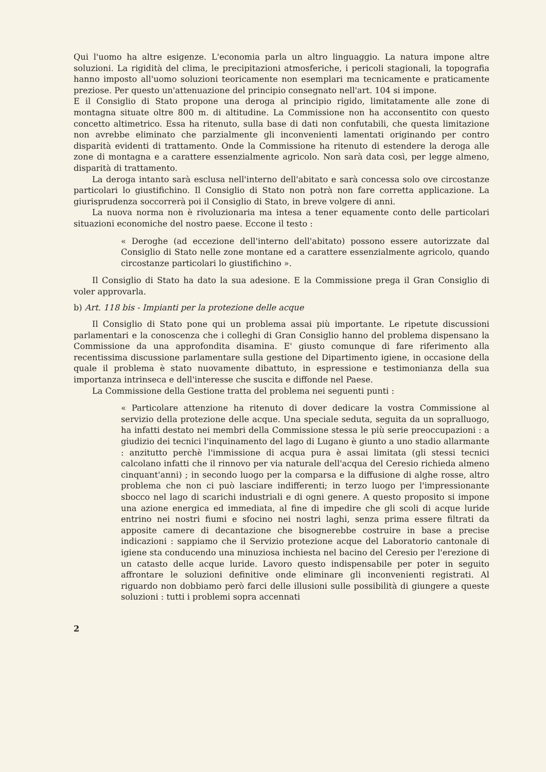Qui l'uomo ha altre esigenze. L'economia parla un altro linguaggio. La natura impone altre soluzioni. La rigidità del clima, le precipitazioni atmosferiche, i pericoli stagionali, la topografia hanno imposto all'uomo soluzioni teoricamente non esemplari ma tecnicamente e praticamente preziose. Per questo un'attenuazione del principio consegnato nell'art. 104 si impone.
E il Consiglio di Stato propone una deroga al principio rigido, limitatamente alle zone di montagna situate oltre 800 m. di altitudine. La Commissione non ha acconsentito con questo concetto altimetrico. Essa ha ritenuto, sulla base di dati non confutabili, che questa limitazione non avrebbe eliminato che parzialmente gli inconvenienti lamentati originando per contro disparità evidenti di trattamento. Onde la Commissione ha ritenuto di estendere la deroga alle zone di montagna e a carattere essenzialmente agricolo. Non sarà data così, per legge almeno, disparità di trattamento.
La deroga intanto sarà esclusa nell'interno dell'abitato e sarà concessa solo ove circostanze particolari lo giustifichino. Il Consiglio di Stato non potrà non fare corretta applicazione. La giurisprudenza soccorrerà poi il Consiglio di Stato, in breve volgere di anni.
La nuova norma non è rivoluzionaria ma intesa a tener equamente conto delle particolari situazioni economiche del nostro paese. Eccone il testo :
« Deroghe (ad eccezione dell'interno dell'abitato) possono essere autorizzate dal Consiglio di Stato nelle zone montane ed a carattere essenzialmente agricolo, quando circostanze particolari lo giustifichino ».
Il Consiglio di Stato ha dato la sua adesione. E la Commissione prega il Gran Consiglio di voler approvarla.
b) Art. 118 bis - Impianti per la protezione delle acque
Il Consiglio di Stato pone qui un problema assai più importante. Le ripetute discussioni parlamentari e la conoscenza che i colleghi di Gran Consiglio hanno del problema dispensano la Commissione da una approfondita disamina. E' giusto comunque di fare riferimento alla recentissima discussione parlamentare sulla gestione del Dipartimento igiene, in occasione della quale il problema è stato nuovamente dibattuto, in espressione e testimonianza della sua importanza intrinseca e dell'interesse che suscita e diffonde nel Paese.
La Commissione della Gestione tratta del problema nei seguenti punti :
« Particolare attenzione ha ritenuto di dover dedicare la vostra Commissione al servizio della protezione delle acque. Una speciale seduta, seguita da un sopralluogo, ha infatti destato nei membri della Commissione stessa le più serie preoccupazioni : a giudizio dei tecnici l'inquinamento del lago di Lugano è giunto a uno stadio allarmante : anzitutto perchè l'immissione di acqua pura è assai limitata (gli stessi tecnici calcolano infatti che il rinnovo per via naturale dell'acqua del Ceresio richieda almeno cinquant'anni) ; in secondo luogo per la comparsa e la diffusione di alghe rosse, altro problema che non ci può lasciare indifferenti; in terzo luogo per l'impressionante sbocco nel lago di scarichi industriali e di ogni genere. A questo proposito si impone una azione energica ed immediata, al fine di impedire che gli scoli di acque luride entrino nei nostri fiumi e sfocino nei nostri laghi, senza prima essere filtrati da apposite camere di decantazione che bisognerebbe costruire in base a precise indicazioni : sappiamo che il Servizio protezione acque del Laboratorio cantonale di igiene sta conducendo una minuziosa inchiesta nel bacino del Ceresio per l'erezione di un catasto delle acque luride. Lavoro questo indispensabile per poter in seguito affrontare le soluzioni definitive onde eliminare gli inconvenienti registrati. Al riguardo non dobbiamo però farci delle illusioni sulle possibilità di giungere a queste soluzioni : tutti i problemi sopra accennati
2